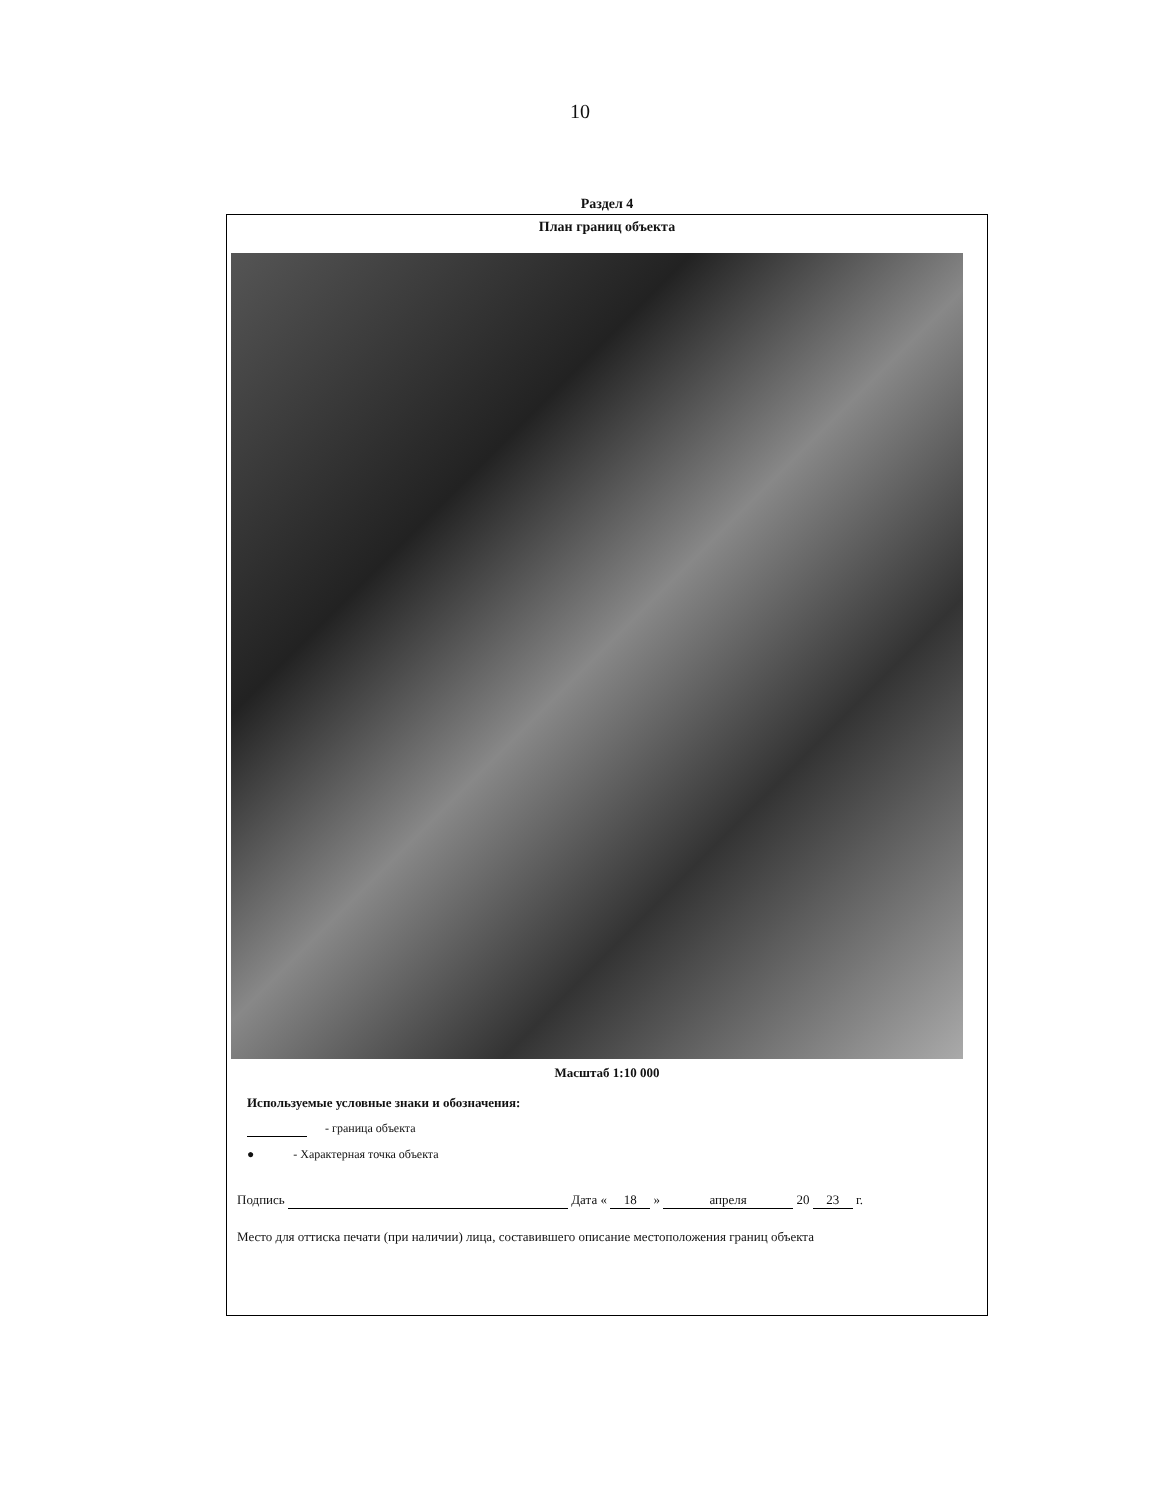10
Раздел 4
План границ объекта
Масштаб 1:10 000
Используемые условные знаки и обозначения:
- граница объекта
● - Характерная точка объекта
Подпись Дата « 18 » апреля 20 23 г.
Место для оттиска печати (при наличии) лица, составившего описание местоположения границ объекта